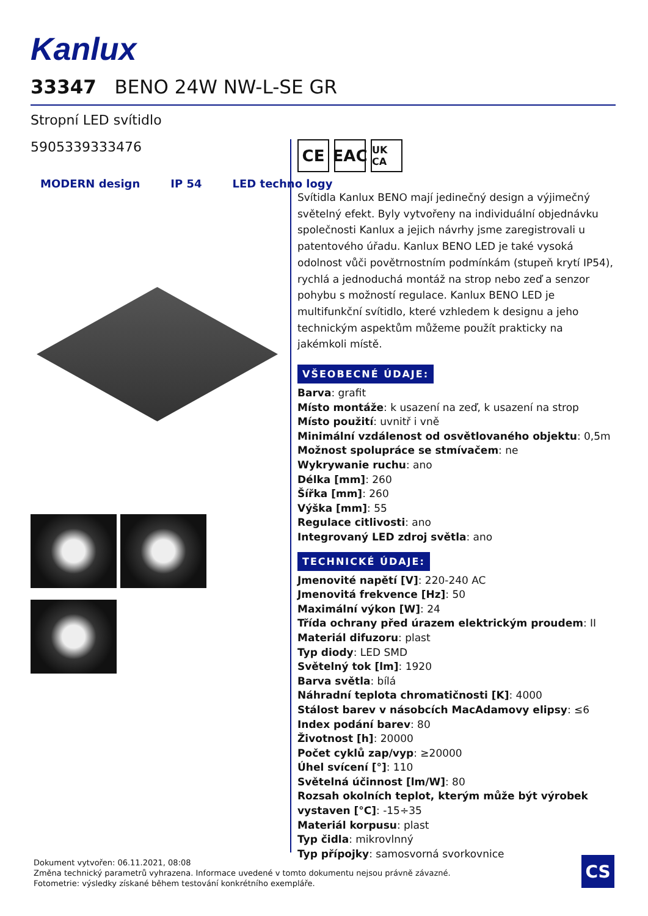Kanlux
33347 BENO 24W NW-L-SE GR
Stropní LED svítidlo
5905339333476
MODERN design IP 54 LED techno logy
CE EAC
UK CA
Svítidla Kanlux BENO mají jedinečný design a výjimečný světelný efekt. Byly vytvořeny na individuální objednávku společnosti Kanlux a jejich návrhy jsme zaregistrovali u patentového úřadu. Kanlux BENO LED je také vysoká odolnost vůči povětrnostním podmínkám (stupeň krytí IP54), rychlá a jednoduchá montáž na strop nebo zeď a senzor pohybu s možností regulace. Kanlux BENO LED je multifunkční svítidlo, které vzhledem k designu a jeho technickým aspektům můžeme použít prakticky na jakémkoli místě.
VŠEOBECNÉ ÚDAJE:
Barva: grafit
Místo montáže: k usazení na zeď, k usazení na strop
Místo použití: uvnitř i vně
Minimální vzdálenost od osvětlovaného objektu: 0,5m
Možnost spolupráce se stmívačem: ne
Wykrywanie ruchu: ano
Délka [mm]: 260
Šířka [mm]: 260
Výška [mm]: 55
Regulace citlivosti: ano
Integrovaný LED zdroj světla: ano
TECHNICKÉ ÚDAJE:
Jmenovité napětí [V]: 220-240 AC
Jmenovitá frekvence [Hz]: 50
Maximální výkon [W]: 24
Třída ochrany před úrazem elektrickým proudem: II
Materiál difuzoru: plast
Typ diody: LED SMD
Světelný tok [lm]: 1920
Barva světla: bílá
Náhradní teplota chromatičnosti [K]: 4000
Stálost barev v násobcích MacAdamovy elipsy: ≤6
Index podání barev: 80
Životnost [h]: 20000
Počet cyklů zap/vyp: ≥20000
Úhel svícení [°]: 110
Světelná účinnost [lm/W]: 80
Rozsah okolních teplot, kterým může být výrobek vystaven [°C]: -15÷35
Materiál korpusu: plast
Typ čidla: mikrovlnný
Typ přípojky: samosvorná svorkovnice
Dokument vytvořen: 06.11.2021, 08:08
Změna technický parametrů vyhrazena. Informace uvedené v tomto dokumentu nejsou právně závazné.
Fotometrie: výsledky získané během testování konkrétního exempláře.
CS